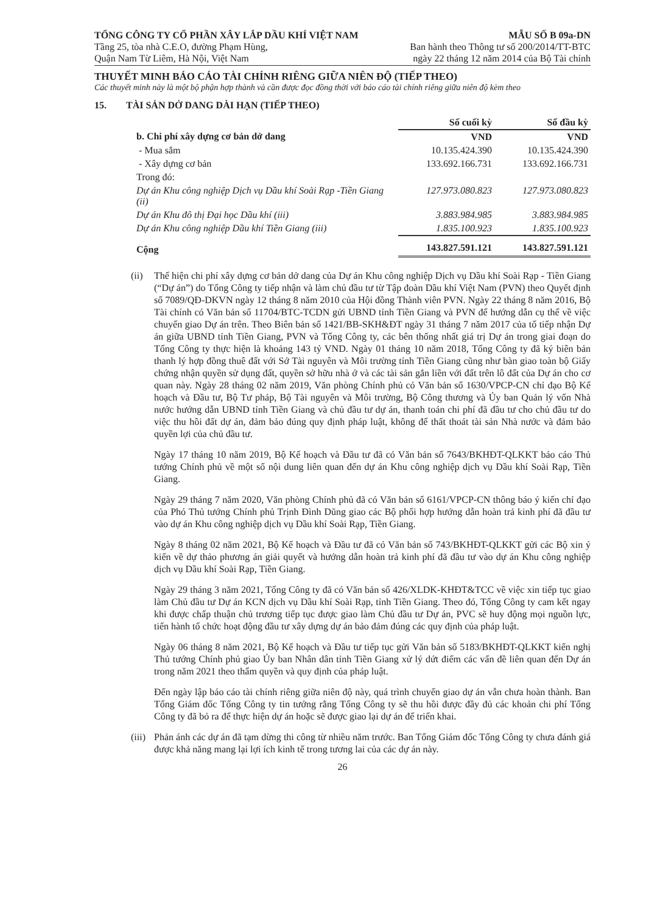TỔNG CÔNG TY CỔ PHẦN XÂY LẮP DẦU KHÍ VIỆT NAM
Tầng 25, tòa nhà C.E.O, đường Phạm Hùng,
Quận Nam Từ Liêm, Hà Nội, Việt Nam
MẪU SỐ B 09a-DN
Ban hành theo Thông tư số 200/2014/TT-BTC
ngày 22 tháng 12 năm 2014 của Bộ Tài chính
THUYẾT MINH BÁO CÁO TÀI CHÍNH RIÊNG GIỮA NIÊN ĐỘ (TIẾP THEO)
Các thuyết minh này là một bộ phận hợp thành và cần được đọc đồng thời với báo cáo tài chính riêng giữa niên độ kèm theo
15. TÀI SẢN DỞ DANG DÀI HẠN (TIẾP THEO)
| | Số cuối kỳ | Số đầu kỳ |
| b. Chi phí xây dựng cơ bản dở dang | VND | VND |
| - Mua sắm | 10.135.424.390 | 10.135.424.390 |
| - Xây dựng cơ bản | 133.692.166.731 | 133.692.166.731 |
| Trong đó: | | |
| Dự án Khu công nghiệp Dịch vụ Dầu khí Soài Rạp -Tiền Giang (ii) | 127.973.080.823 | 127.973.080.823 |
| Dự án Khu đô thị Đại học Dầu khí (iii) | 3.883.984.985 | 3.883.984.985 |
| Dự án Khu công nghiệp Dầu khí Tiền Giang (iii) | 1.835.100.923 | 1.835.100.923 |
| Cộng | 143.827.591.121 | 143.827.591.121 |
(ii)
Thể hiện chi phí xây dựng cơ bản dở dang của Dự án Khu công nghiệp Dịch vụ Dầu khí Soài Rạp - Tiền Giang (“Dự án”) do Tổng Công ty tiếp nhận và làm chủ đầu tư từ Tập đoàn Dầu khí Việt Nam (PVN) theo Quyết định số 7089/QĐ-DKVN ngày 12 tháng 8 năm 2010 của Hội đồng Thành viên PVN. Ngày 22 tháng 8 năm 2016, Bộ Tài chính có Văn bản số 11704/BTC-TCDN gửi UBND tỉnh Tiền Giang và PVN để hướng dẫn cụ thể về việc chuyển giao Dự án trên. Theo Biên bản số 1421/BB-SKH&ĐT ngày 31 tháng 7 năm 2017 của tổ tiếp nhận Dự án giữa UBND tỉnh Tiền Giang, PVN và Tổng Công ty, các bên thống nhất giá trị Dự án trong giai đoạn do Tổng Công ty thực hiện là khoảng 143 tỷ VND. Ngày 01 tháng 10 năm 2018, Tổng Công ty đã ký biên bản thanh lý hợp đồng thuê đất với Sở Tài nguyên và Môi trường tỉnh Tiền Giang cũng như bàn giao toàn bộ Giấy chứng nhận quyền sử dụng đất, quyền sở hữu nhà ở và các tài sản gắn liền với đất trên lô đất của Dự án cho cơ quan này. Ngày 28 tháng 02 năm 2019, Văn phòng Chính phủ có Văn bản số 1630/VPCP-CN chỉ đạo Bộ Kế hoạch và Đầu tư, Bộ Tư pháp, Bộ Tài nguyên và Môi trường, Bộ Công thương và Ủy ban Quản lý vốn Nhà nước hướng dẫn UBND tỉnh Tiền Giang và chủ đầu tư dự án, thanh toán chi phí đã đầu tư cho chủ đầu tư do việc thu hồi đất dự án, đảm bảo đúng quy định pháp luật, không để thất thoát tài sản Nhà nước và đảm bảo quyền lợi của chủ đầu tư.
Ngày 17 tháng 10 năm 2019, Bộ Kế hoạch và Đầu tư đã có Văn bản số 7643/BKHĐT-QLKKT báo cáo Thủ tướng Chính phủ về một số nội dung liên quan đến dự án Khu công nghiệp dịch vụ Dầu khí Soài Rạp, Tiền Giang.
Ngày 29 tháng 7 năm 2020, Văn phòng Chính phủ đã có Văn bản số 6161/VPCP-CN thông báo ý kiến chỉ đạo của Phó Thủ tướng Chính phủ Trịnh Đình Dũng giao các Bộ phối hợp hướng dẫn hoàn trả kinh phí đã đầu tư vào dự án Khu công nghiệp dịch vụ Dầu khí Soài Rạp, Tiền Giang.
Ngày 8 tháng 02 năm 2021, Bộ Kế hoạch và Đầu tư đã có Văn bản số 743/BKHĐT-QLKKT gửi các Bộ xin ý kiến về dự thảo phương án giải quyết và hướng dẫn hoàn trả kinh phí đã đầu tư vào dự án Khu công nghiệp dịch vụ Dầu khí Soài Rạp, Tiền Giang.
Ngày 29 tháng 3 năm 2021, Tổng Công ty đã có Văn bản số 426/XLDK-KHĐT&TCC về việc xin tiếp tục giao làm Chủ đầu tư Dự án KCN dịch vụ Dầu khí Soài Rạp, tỉnh Tiền Giang. Theo đó, Tổng Công ty cam kết ngay khi được chấp thuận chủ trương tiếp tục được giao làm Chủ đầu tư Dự án, PVC sẽ huy động mọi nguồn lực, tiến hành tổ chức hoạt động đầu tư xây dựng dự án bảo đảm đúng các quy định của pháp luật.
Ngày 06 tháng 8 năm 2021, Bộ Kế hoạch và Đầu tư tiếp tục gửi Văn bản số 5183/BKHĐT-QLKKT kiến nghị Thủ tướng Chính phủ giao Ủy ban Nhân dân tỉnh Tiền Giang xử lý dứt điểm các vấn đề liên quan đến Dự án trong năm 2021 theo thẩm quyền và quy định của pháp luật.
Đến ngày lập báo cáo tài chính riêng giữa niên độ này, quá trình chuyển giao dự án vẫn chưa hoàn thành. Ban Tổng Giám đốc Tổng Công ty tin tưởng rằng Tổng Công ty sẽ thu hồi được đầy đủ các khoản chi phí Tổng Công ty đã bỏ ra để thực hiện dự án hoặc sẽ được giao lại dự án để triển khai.
(iii)
Phản ánh các dự án đã tạm dừng thi công từ nhiều năm trước. Ban Tổng Giám đốc Tổng Công ty chưa đánh giá được khả năng mang lại lợi ích kinh tế trong tương lai của các dự án này.
26